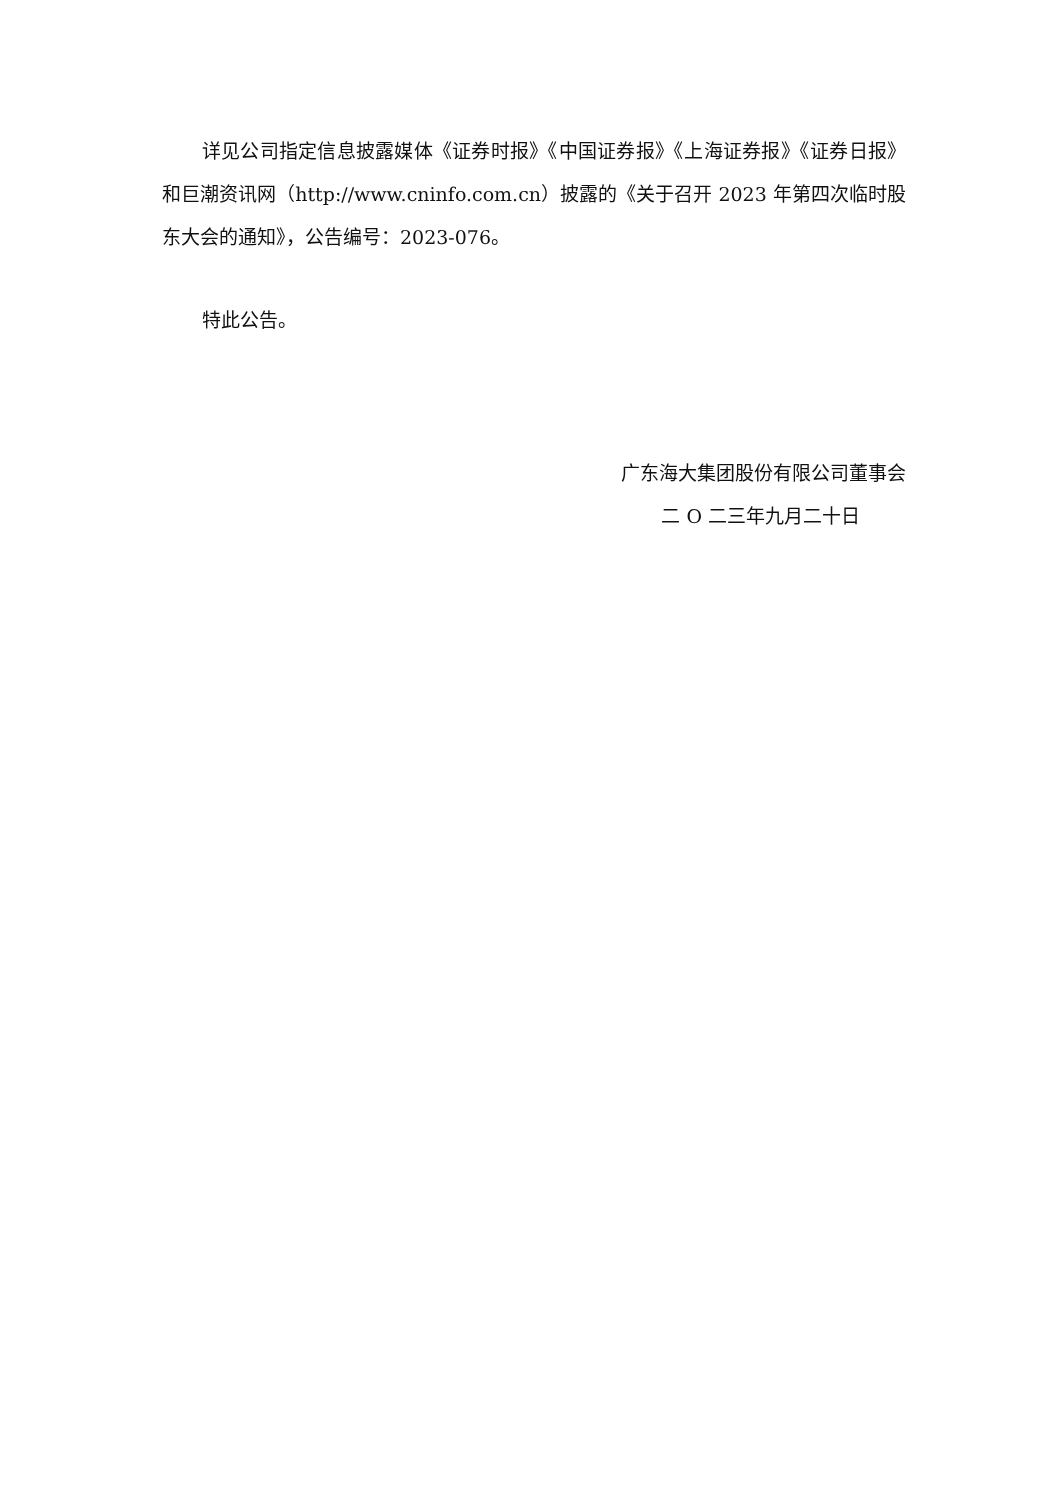详见公司指定信息披露媒体《证券时报》《中国证券报》《上海证券报》《证券日报》和巨潮资讯网（http://www.cninfo.com.cn）披露的《关于召开 2023 年第四次临时股东大会的通知》，公告编号：2023-076。
特此公告。
广东海大集团股份有限公司董事会
二 O 二三年九月二十日